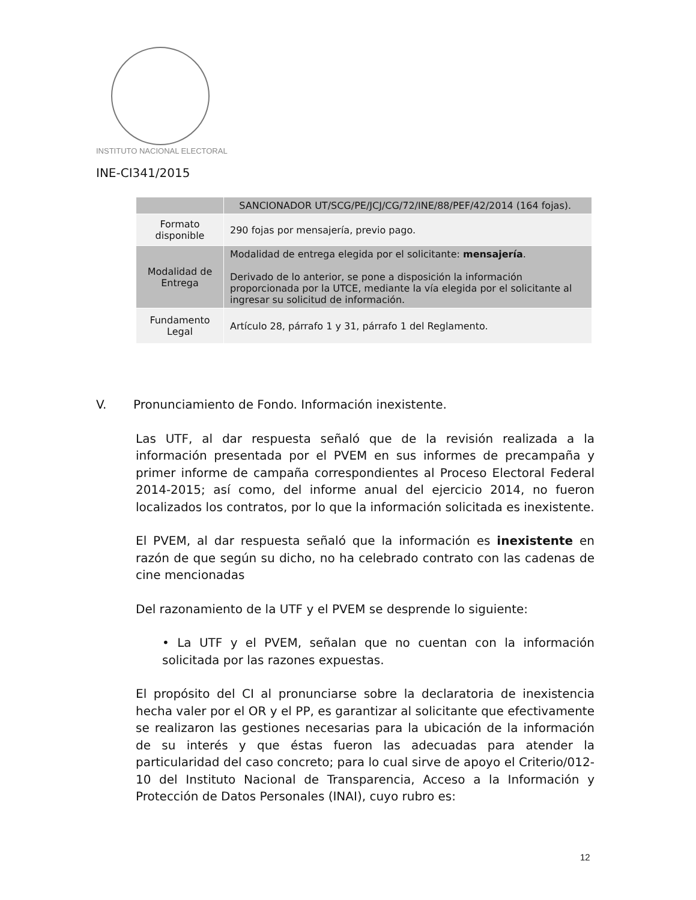INSTITUTO NACIONAL ELECTORAL
INE-CI341/2015
| | SANCIONADOR UT/SCG/PE/JCJ/CG/72/INE/88/PEF/42/2014 (164 fojas). |
| Formato disponible | 290 fojas por mensajería, previo pago. |
| Modalidad de Entrega | Modalidad de entrega elegida por el solicitante: mensajería . Derivado de lo anterior, se pone a disposición la información proporcionada por la UTCE, mediante la vía elegida por el solicitante al ingresar su solicitud de información. |
| Fundamento Legal | Artículo 28, párrafo 1 y 31, párrafo 1 del Reglamento. |
V. Pronunciamiento de Fondo. Información inexistente.
Las UTF, al dar respuesta señaló que de la revisión realizada a la información presentada por el PVEM en sus informes de precampaña y primer informe de campaña correspondientes al Proceso Electoral Federal 2014-2015; así como, del informe anual del ejercicio 2014, no fueron localizados los contratos, por lo que la información solicitada es inexistente.
El PVEM, al dar respuesta señaló que la información es inexistente en razón de que según su dicho, no ha celebrado contrato con las cadenas de cine mencionadas
Del razonamiento de la UTF y el PVEM se desprende lo siguiente:
• La UTF y el PVEM, señalan que no cuentan con la información solicitada por las razones expuestas.
El propósito del CI al pronunciarse sobre la declaratoria de inexistencia hecha valer por el OR y el PP, es garantizar al solicitante que efectivamente se realizaron las gestiones necesarias para la ubicación de la información de su interés y que éstas fueron las adecuadas para atender la particularidad del caso concreto; para lo cual sirve de apoyo el Criterio/012-10 del Instituto Nacional de Transparencia, Acceso a la Información y Protección de Datos Personales (INAI), cuyo rubro es:
12